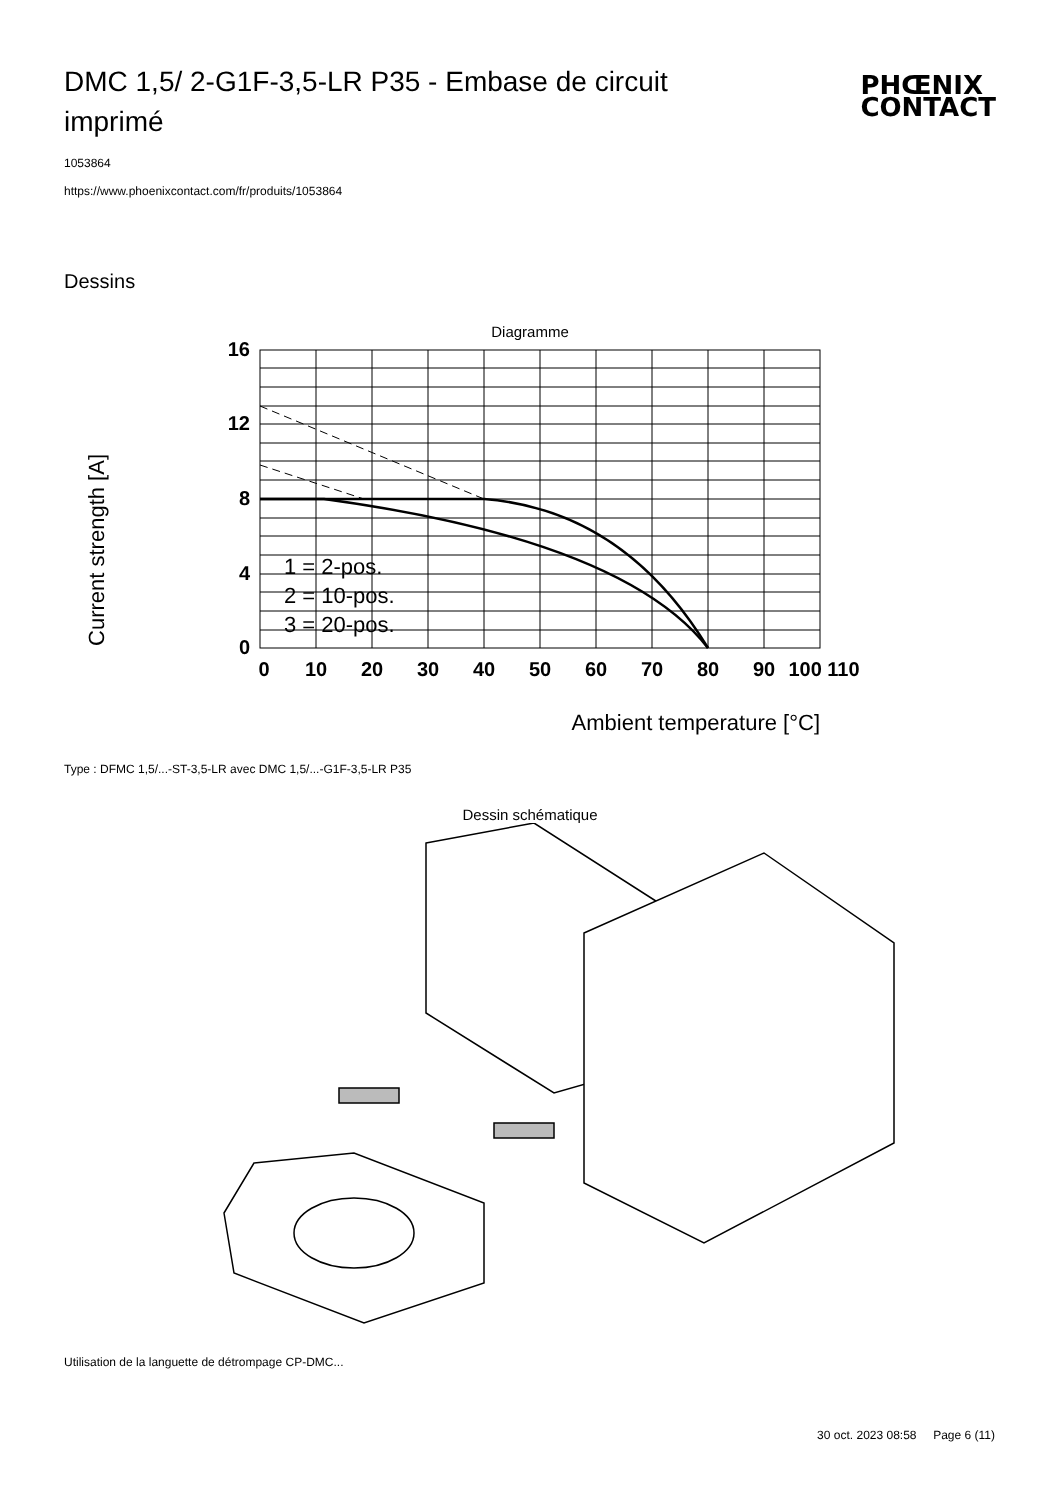DMC 1,5/ 2-G1F-3,5-LR P35 - Embase de circuit imprimé
PHŒNIX
CONTACT
1053864
https://www.phoenixcontact.com/fr/produits/1053864
Dessins
Diagramme
Current strength [A]
16
12
8
4
0
0
10
20
30
40
50
60
70
80
90
100 110
1 = 2-pos.
2 = 10-pos.
3 = 20-pos.
Ambient temperature [°C]
Type : DFMC 1,5/...-ST-3,5-LR avec DMC 1,5/...-G1F-3,5-LR P35
Dessin schématique
Utilisation de la languette de détrompage CP-DMC...
30 oct. 2023 08:58 Page 6 (11)